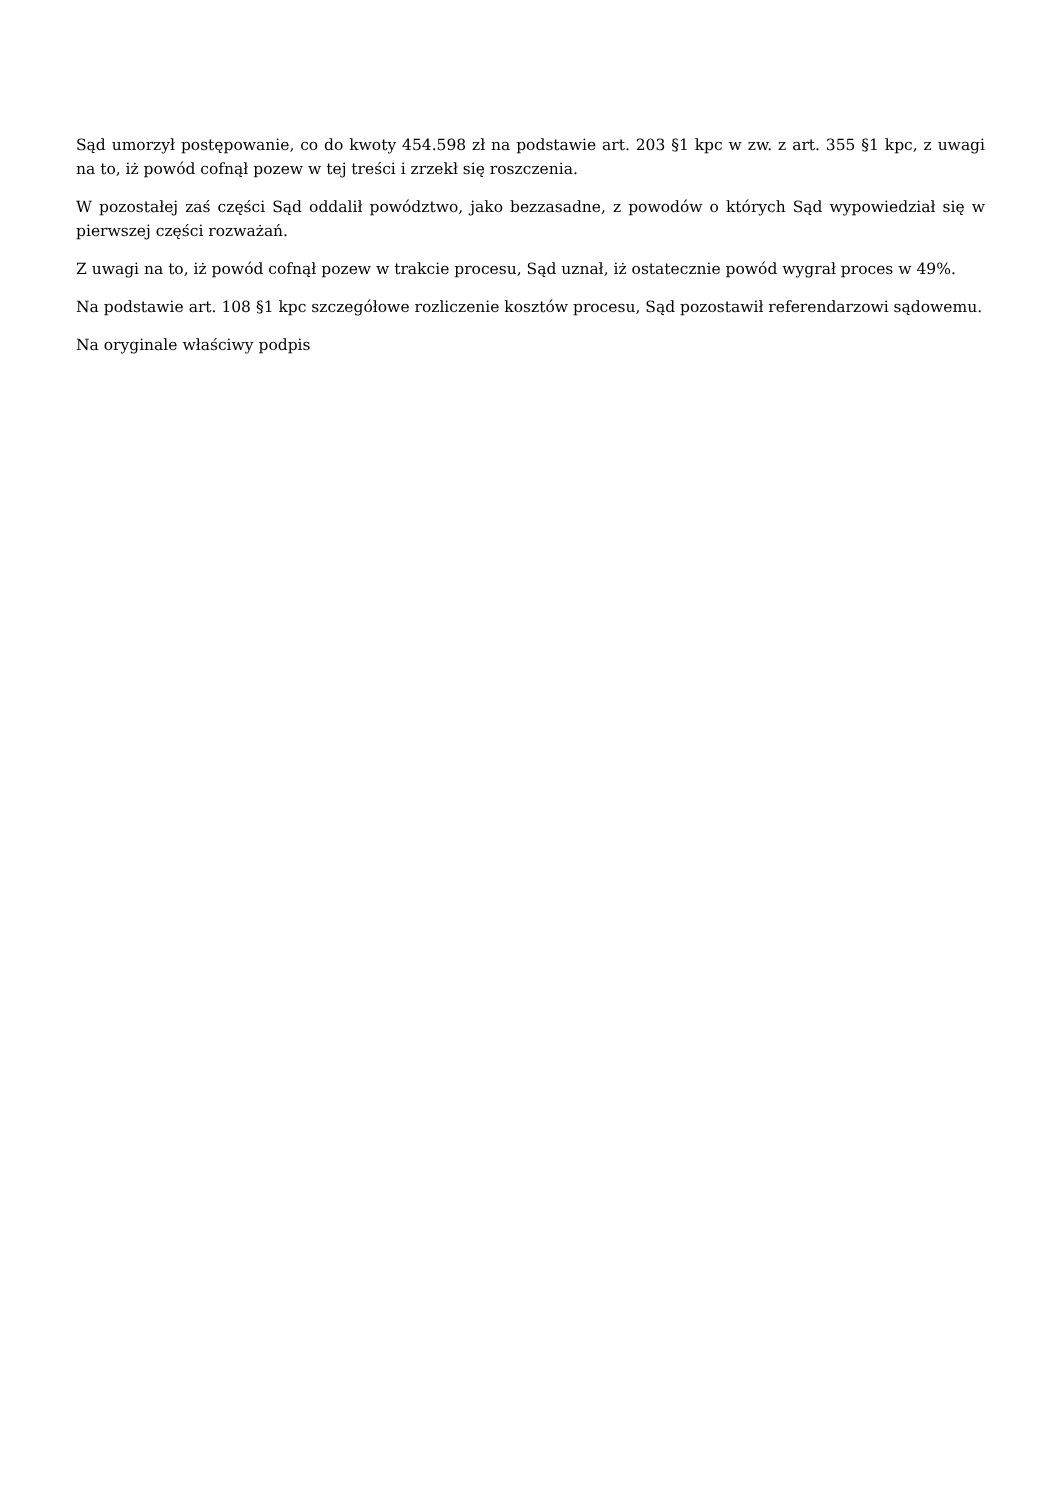Sąd umorzył postępowanie, co do kwoty 454.598 zł na podstawie art. 203 §1 kpc w zw. z art. 355 §1 kpc, z uwagi na to, iż powód cofnął pozew w tej treści i zrzekł się roszczenia.
W pozostałej zaś części Sąd oddalił powództwo, jako bezzasadne, z powodów o których Sąd wypowiedział się w pierwszej części rozważań.
Z uwagi na to, iż powód cofnął pozew w trakcie procesu, Sąd uznał, iż ostatecznie powód wygrał proces w 49%.
Na podstawie art. 108 §1 kpc szczegółowe rozliczenie kosztów procesu, Sąd pozostawił referendarzowi sądowemu.
Na oryginale właściwy podpis